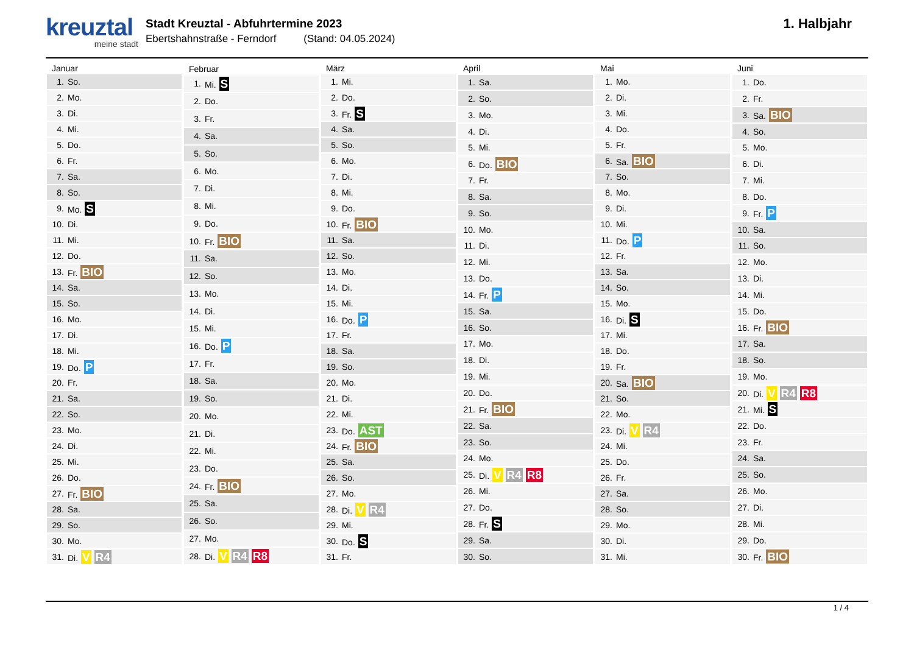kreuztal
meine stadt
Stadt Kreuztal - Abfuhrtermine 2023
Ebertshahnstraße - Ferndorf (Stand: 04.05.2024)
1. Halbjahr
| Januar | |
| --- | --- |
| 1. | So. |
| 2. | Mo. |
| 3. | Di. |
| 4. | Mi. |
| 5. | Do. |
| 6. | Fr. |
| 7. | Sa. |
| 8. | So. |
| 9. | Mo. S |
| 10. | Di. |
| 11. | Mi. |
| 12. | Do. |
| 13. | Fr. BIO |
| 14. | Sa. |
| 15. | So. |
| 16. | Mo. |
| 17. | Di. |
| 18. | Mi. |
| 19. | Do. P |
| 20. | Fr. |
| 21. | Sa. |
| 22. | So. |
| 23. | Mo. |
| 24. | Di. |
| 25. | Mi. |
| 26. | Do. |
| 27. | Fr. BIO |
| 28. | Sa. |
| 29. | So. |
| 30. | Mo. |
| 31. | Di. V R4 |
| Februar | |
| --- | --- |
| 1. | Mi. S |
| 2. | Do. |
| 3. | Fr. |
| 4. | Sa. |
| 5. | So. |
| 6. | Mo. |
| 7. | Di. |
| 8. | Mi. |
| 9. | Do. |
| 10. | Fr. BIO |
| 11. | Sa. |
| 12. | So. |
| 13. | Mo. |
| 14. | Di. |
| 15. | Mi. |
| 16. | Do. P |
| 17. | Fr. |
| 18. | Sa. |
| 19. | So. |
| 20. | Mo. |
| 21. | Di. |
| 22. | Mi. |
| 23. | Do. |
| 24. | Fr. BIO |
| 25. | Sa. |
| 26. | So. |
| 27. | Mo. |
| 28. | Di. V R4 R8 |
| März | |
| --- | --- |
| 1. | Mi. |
| 2. | Do. |
| 3. | Fr. S |
| 4. | Sa. |
| 5. | So. |
| 6. | Mo. |
| 7. | Di. |
| 8. | Mi. |
| 9. | Do. |
| 10. | Fr. BIO |
| 11. | Sa. |
| 12. | So. |
| 13. | Mo. |
| 14. | Di. |
| 15. | Mi. |
| 16. | Do. P |
| 17. | Fr. |
| 18. | Sa. |
| 19. | So. |
| 20. | Mo. |
| 21. | Di. |
| 22. | Mi. |
| 23. | Do. AST |
| 24. | Fr. BIO |
| 25. | Sa. |
| 26. | So. |
| 27. | Mo. |
| 28. | Di. V R4 |
| 29. | Mi. |
| 30. | Do. S |
| 31. | Fr. |
| April | |
| --- | --- |
| 1. | Sa. |
| 2. | So. |
| 3. | Mo. |
| 4. | Di. |
| 5. | Mi. |
| 6. | Do. BIO |
| 7. | Fr. |
| 8. | Sa. |
| 9. | So. |
| 10. | Mo. |
| 11. | Di. |
| 12. | Mi. |
| 13. | Do. |
| 14. | Fr. P |
| 15. | Sa. |
| 16. | So. |
| 17. | Mo. |
| 18. | Di. |
| 19. | Mi. |
| 20. | Do. |
| 21. | Fr. BIO |
| 22. | Sa. |
| 23. | So. |
| 24. | Mo. |
| 25. | Di. V R4 R8 |
| 26. | Mi. |
| 27. | Do. |
| 28. | Fr. S |
| 29. | Sa. |
| 30. | So. |
| Mai | |
| --- | --- |
| 1. | Mo. |
| 2. | Di. |
| 3. | Mi. |
| 4. | Do. |
| 5. | Fr. |
| 6. | Sa. BIO |
| 7. | So. |
| 8. | Mo. |
| 9. | Di. |
| 10. | Mi. |
| 11. | Do. P |
| 12. | Fr. |
| 13. | Sa. |
| 14. | So. |
| 15. | Mo. |
| 16. | Di. S |
| 17. | Mi. |
| 18. | Do. |
| 19. | Fr. |
| 20. | Sa. BIO |
| 21. | So. |
| 22. | Mo. |
| 23. | Di. V R4 |
| 24. | Mi. |
| 25. | Do. |
| 26. | Fr. |
| 27. | Sa. |
| 28. | So. |
| 29. | Mo. |
| 30. | Di. |
| 31. | Mi. |
| Juni | |
| --- | --- |
| 1. | Do. |
| 2. | Fr. |
| 3. | Sa. BIO |
| 4. | So. |
| 5. | Mo. |
| 6. | Di. |
| 7. | Mi. |
| 8. | Do. |
| 9. | Fr. P |
| 10. | Sa. |
| 11. | So. |
| 12. | Mo. |
| 13. | Di. |
| 14. | Mi. |
| 15. | Do. |
| 16. | Fr. BIO |
| 17. | Sa. |
| 18. | So. |
| 19. | Mo. |
| 20. | Di. V R4 R8 |
| 21. | Mi. S |
| 22. | Do. |
| 23. | Fr. |
| 24. | Sa. |
| 25. | So. |
| 26. | Mo. |
| 27. | Di. |
| 28. | Mi. |
| 29. | Do. |
| 30. | Fr. BIO |
1 / 4